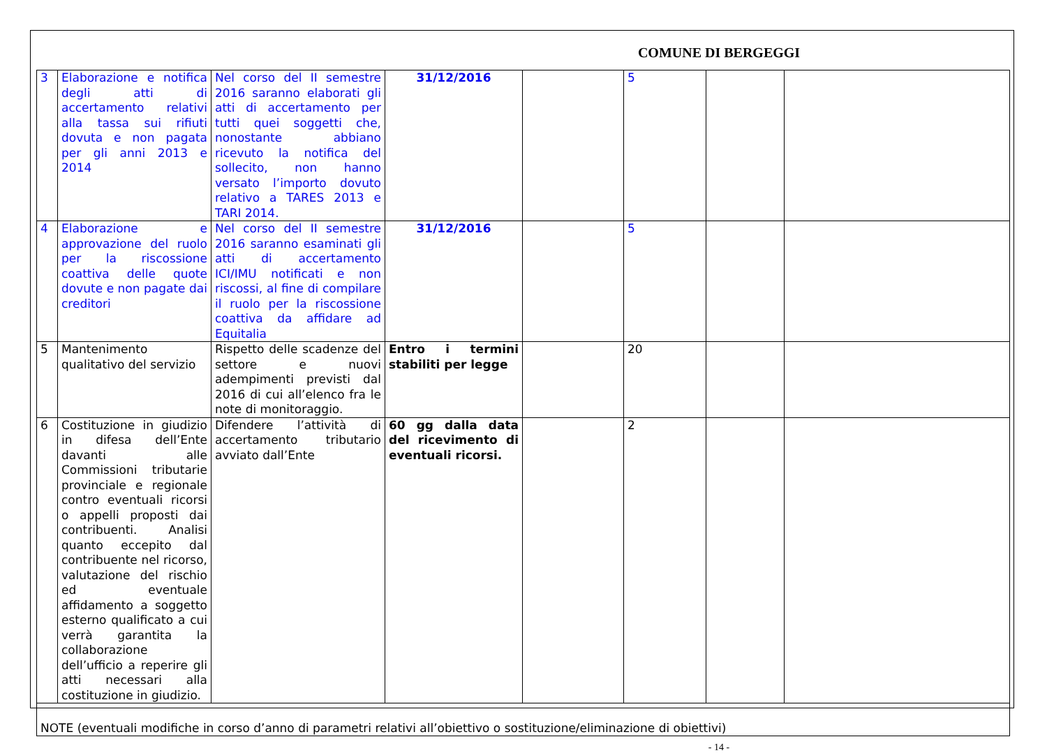COMUNE DI BERGEGGI
| 3 | Elaborazione e notifica degli atti di accertamento relativi alla tassa sui rifiuti dovuta e non pagata per gli anni 2013 e 2014 | Nel corso del II semestre 2016 saranno elaborati gli atti di accertamento per tutti quei soggetti che, nonostante abbiano ricevuto la notifica del sollecito, non hanno versato l’importo dovuto relativo a TARES 2013 e TARI 2014. | 31/12/2016 | | 5 | | |
| 4 | Elaborazione e approvazione del ruolo per la riscossione coattiva delle quote dovute e non pagate dai creditori | Nel corso del II semestre 2016 saranno esaminati gli atti di accertamento ICI/IMU notificati e non riscossi, al fine di compilare il ruolo per la riscossione coattiva da affidare ad Equitalia | 31/12/2016 | | 5 | | |
| 5 | Mantenimento qualitativo del servizio | Rispetto delle scadenze del settore e nuovi adempimenti previsti dal 2016 di cui all’elenco fra le note di monitoraggio. | Entro i termini stabiliti per legge | | 20 | | |
| 6 | Costituzione in giudizio in difesa dell’Ente davanti alle Commissioni tributarie provinciale e regionale contro eventuali ricorsi o appelli proposti dai contribuenti. Analisi quanto eccepito dal contribuente nel ricorso, valutazione del rischio ed eventuale affidamento a soggetto esterno qualificato a cui verrà garantita la collaborazione dell’ufficio a reperire gli atti necessari alla costituzione in giudizio. | Difendere l’attività di accertamento tributario avviato dall’Ente | 60 gg dalla data del ricevimento di eventuali ricorsi. | | 2 | | |
| NOTE (eventuali modifiche in corso d’anno di parametri relativi all’obiettivo o sostituzione/eliminazione di obiettivi) | | | | | | | |
- 14 -